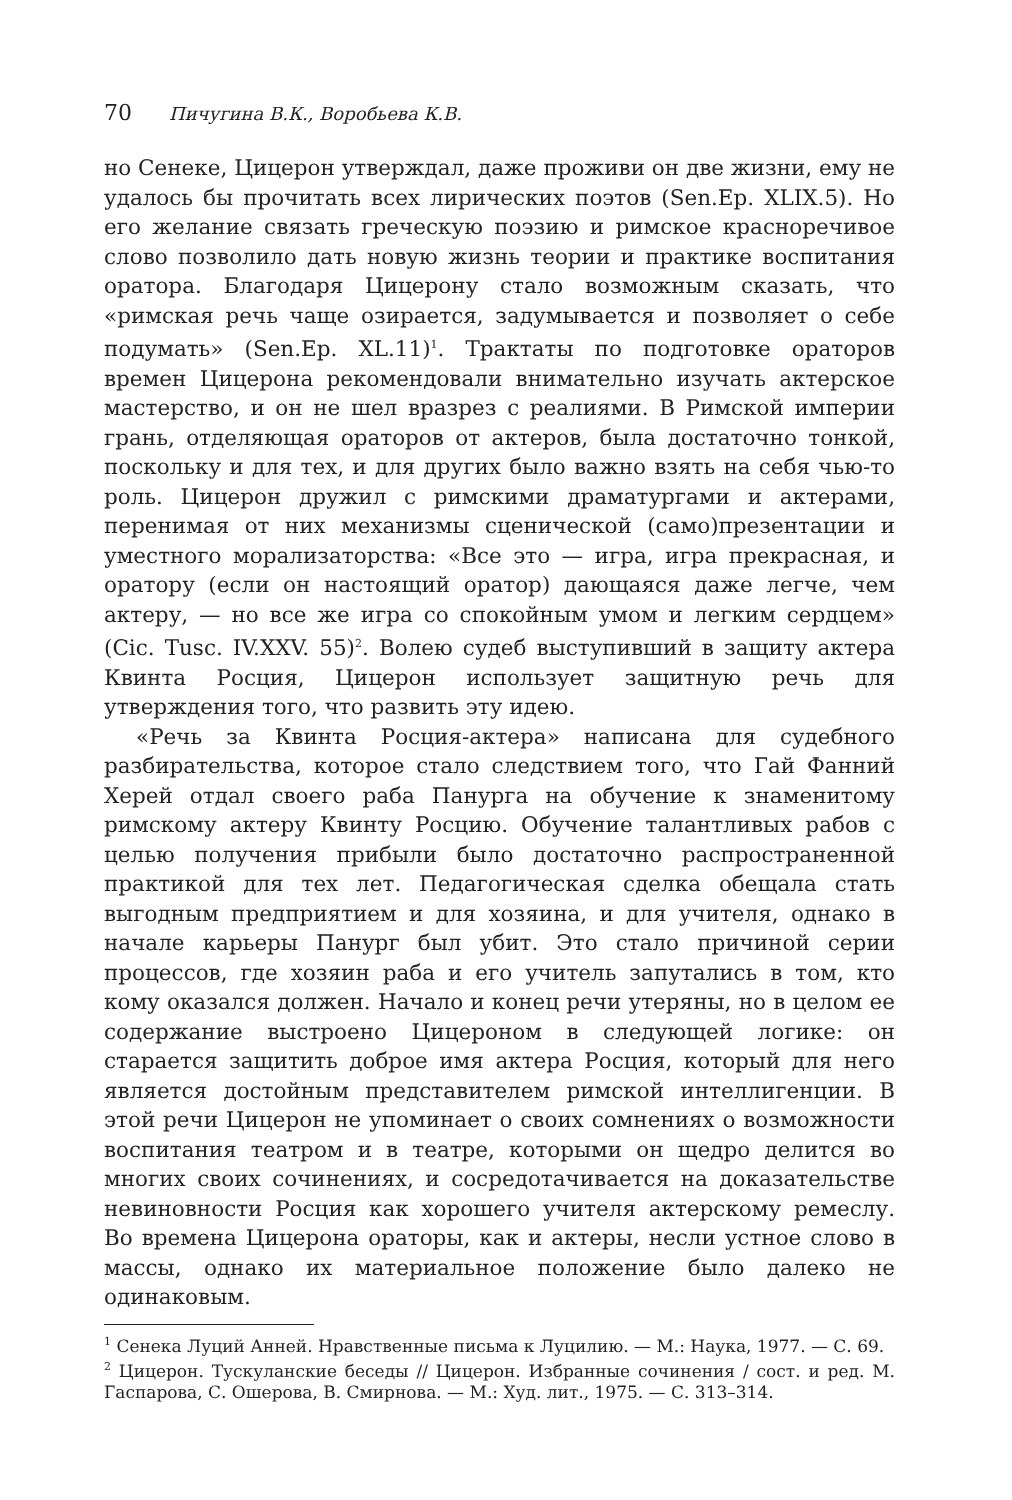70 Пичугина В.К., Воробьева К.В.
но Сенеке, Цицерон утверждал, даже проживи он две жизни, ему не удалось бы прочитать всех лирических поэтов (Sen.Ep. XLIX.5). Но его желание связать греческую поэзию и римское красноречивое слово позволило дать новую жизнь теории и практике воспитания оратора. Благодаря Цицерону стало возможным сказать, что «римская речь чаще озирается, задумывается и позволяет о себе подумать» (Sen.Ep. XL.11)<sup>1</sup>. Трактаты по подготовке ораторов времен Цицерона рекомендовали внимательно изучать актерское мастерство, и он не шел вразрез с реалиями. В Римской империи грань, отделяющая ораторов от актеров, была достаточно тонкой, поскольку и для тех, и для других было важно взять на себя чью-то роль. Цицерон дружил с римскими драматургами и актерами, перенимая от них механизмы сценической (само)презентации и уместного морализаторства: «Все это — игра, игра прекрасная, и оратору (если он настоящий оратор) дающаяся даже легче, чем актеру, — но все же игра со спокойным умом и легким сердцем» (Cic. Tusc. IV.XXV. 55)<sup>2</sup>. Волею судеб выступивший в защиту актера Квинта Росция, Цицерон использует защитную речь для утверждения того, что развить эту идею.
«Речь за Квинта Росция-актера» написана для судебного разбирательства, которое стало следствием того, что Гай Фанний Херей отдал своего раба Панурга на обучение к знаменитому римскому актеру Квинту Росцию. Обучение талантливых рабов с целью получения прибыли было достаточно распространенной практикой для тех лет. Педагогическая сделка обещала стать выгодным предприятием и для хозяина, и для учителя, однако в начале карьеры Панург был убит. Это стало причиной серии процессов, где хозяин раба и его учитель запутались в том, кто кому оказался должен. Начало и конец речи утеряны, но в целом ее содержание выстроено Цицероном в следующей логике: он старается защитить доброе имя актера Росция, который для него является достойным представителем римской интеллигенции. В этой речи Цицерон не упоминает о своих сомнениях о возможности воспитания театром и в театре, которыми он щедро делится во многих своих сочинениях, и сосредотачивается на доказательстве невиновности Росция как хорошего учителя актерскому ремеслу. Во времена Цицерона ораторы, как и актеры, несли устное слово в массы, однако их материальное положение было далеко не одинаковым.
<sup>1</sup> Сенека Луций Анней. Нравственные письма к Луцилию. — М.: Наука, 1977. — С. 69.
<sup>2</sup> Цицерон. Тускуланские беседы // Цицерон. Избранные сочинения / сост. и ред. М. Гаспарова, С. Ошерова, В. Смирнова. — М.: Худ. лит., 1975. — С. 313–314.